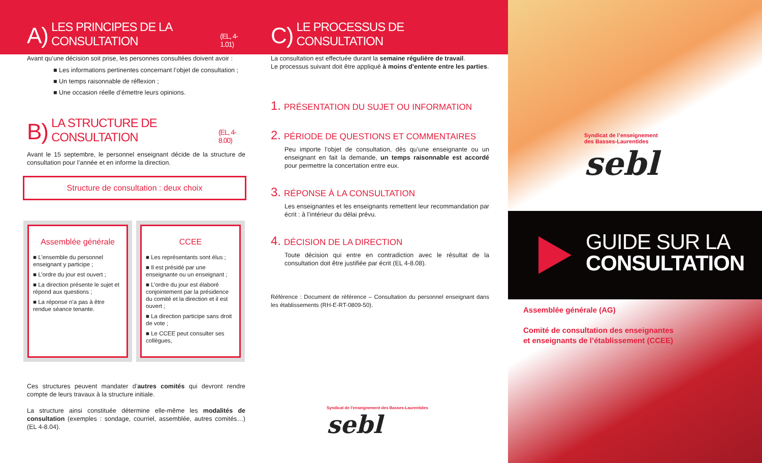A) LES PRINCIPES DE LA CONSULTATION (EL, 4-1.01)
Avant qu’une décision soit prise, les personnes consultées doivent avoir :
■ Les informations pertinentes concernant l’objet de consultation ;
■ Un temps raisonnable de réflexion ;
■ Une occasion réelle d’émettre leurs opinions.
B) LA STRUCTURE DE CONSULTATION (EL, 4-8.00)
Avant le 15 septembre, le personnel enseignant décide de la structure de consultation pour l’année et en informe la direction.
Structure de consultation : deux choix
Assemblée générale
■ L’ensemble du personnel enseignant y participe ;
■ L’ordre du jour est ouvert ;
■ La direction présente le sujet et répond aux questions ;
■ La réponse n’a pas à être rendue séance tenante.
CCEE
■ Les représentants sont élus ;
■ Il est présidé par une enseignante ou un enseignant ;
■ L’ordre du jour est élaboré conjointement par la présidence du comité et la direction et il est ouvert ;
■ La direction participe sans droit de vote ;
■ Le CCEE peut consulter ses collègues,
Ces structures peuvent mandater d’autres comités qui devront rendre compte de leurs travaux à la structure initiale.
La structure ainsi constituée détermine elle-même les modalités de consultation (exemples : sondage, courriel, assemblée, autres comités…) (EL 4-8.04).
C) LE PROCESSUS DE CONSULTATION
La consultation est effectuée durant la semaine régulière de travail.
Le processus suivant doit être appliqué à moins d’entente entre les parties.
1. PRÉSENTATION DU SUJET OU INFORMATION
2. PÉRIODE DE QUESTIONS ET COMMENTAIRES
Peu importe l’objet de consultation, dès qu’une enseignante ou un enseignant en fait la demande, un temps raisonnable est accordé pour permettre la concertation entre eux.
3. RÉPONSE À LA CONSULTATION
Les enseignantes et les enseignants remettent leur recommandation par écrit : à l’intérieur du délai prévu.
4. DÉCISION DE LA DIRECTION
Toute décision qui entre en contradiction avec le résultat de la consultation doit être justifiée par écrit (EL 4-8.08).
Référence : Document de référence – Consultation du personnel enseignant dans les établissements (RH-E-RT-0809-50).
Syndicat de l’enseignement des Basses-Laurentides
sebl
Syndicat de l’enseignement
des Basses-Laurentides
sebl
GUIDE SUR LA
CONSULTATION
Assemblée générale (AG)
Comité de consultation des enseignantes
et enseignants de l’établissement (CCEE)